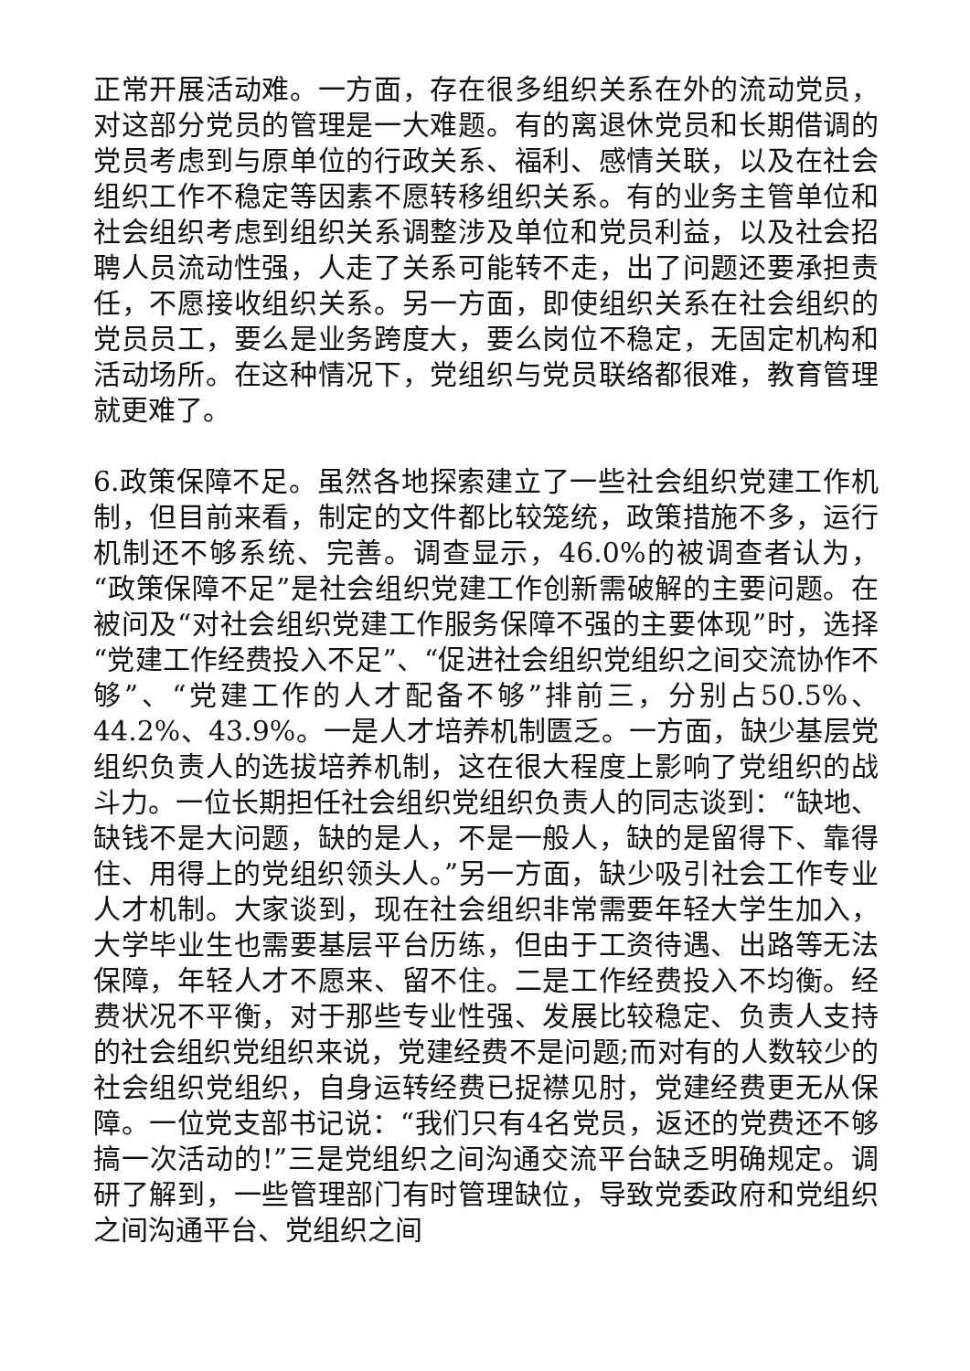正常开展活动难。一方面，存在很多组织关系在外的流动党员，对这部分党员的管理是一大难题。有的离退休党员和长期借调的党员考虑到与原单位的行政关系、福利、感情关联，以及在社会组织工作不稳定等因素不愿转移组织关系。有的业务主管单位和社会组织考虑到组织关系调整涉及单位和党员利益，以及社会招聘人员流动性强，人走了关系可能转不走，出了问题还要承担责任，不愿接收组织关系。另一方面，即使组织关系在社会组织的党员员工，要么是业务跨度大，要么岗位不稳定，无固定机构和活动场所。在这种情况下，党组织与党员联络都很难，教育管理就更难了。
6.政策保障不足。虽然各地探索建立了一些社会组织党建工作机制，但目前来看，制定的文件都比较笼统，政策措施不多，运行机制还不够系统、完善。调查显示，46.0%的被调查者认为，“政策保障不足”是社会组织党建工作创新需破解的主要问题。在被问及“对社会组织党建工作服务保障不强的主要体现”时，选择“党建工作经费投入不足”、“促进社会组织党组织之间交流协作不够”、“党建工作的人才配备不够”排前三，分别占50.5%、44.2%、43.9%。一是人才培养机制匮乏。一方面，缺少基层党组织负责人的选拔培养机制，这在很大程度上影响了党组织的战斗力。一位长期担任社会组织党组织负责人的同志谈到：“缺地、缺钱不是大问题，缺的是人，不是一般人，缺的是留得下、靠得住、用得上的党组织领头人。”另一方面，缺少吸引社会工作专业人才机制。大家谈到，现在社会组织非常需要年轻大学生加入，大学毕业生也需要基层平台历练，但由于工资待遇、出路等无法保障，年轻人才不愿来、留不住。二是工作经费投入不均衡。经费状况不平衡，对于那些专业性强、发展比较稳定、负责人支持的社会组织党组织来说，党建经费不是问题;而对有的人数较少的社会组织党组织，自身运转经费已捉襟见肘，党建经费更无从保障。一位党支部书记说：“我们只有4名党员，返还的党费还不够搞一次活动的!”三是党组织之间沟通交流平台缺乏明确规定。调研了解到，一些管理部门有时管理缺位，导致党委政府和党组织之间沟通平台、党组织之间